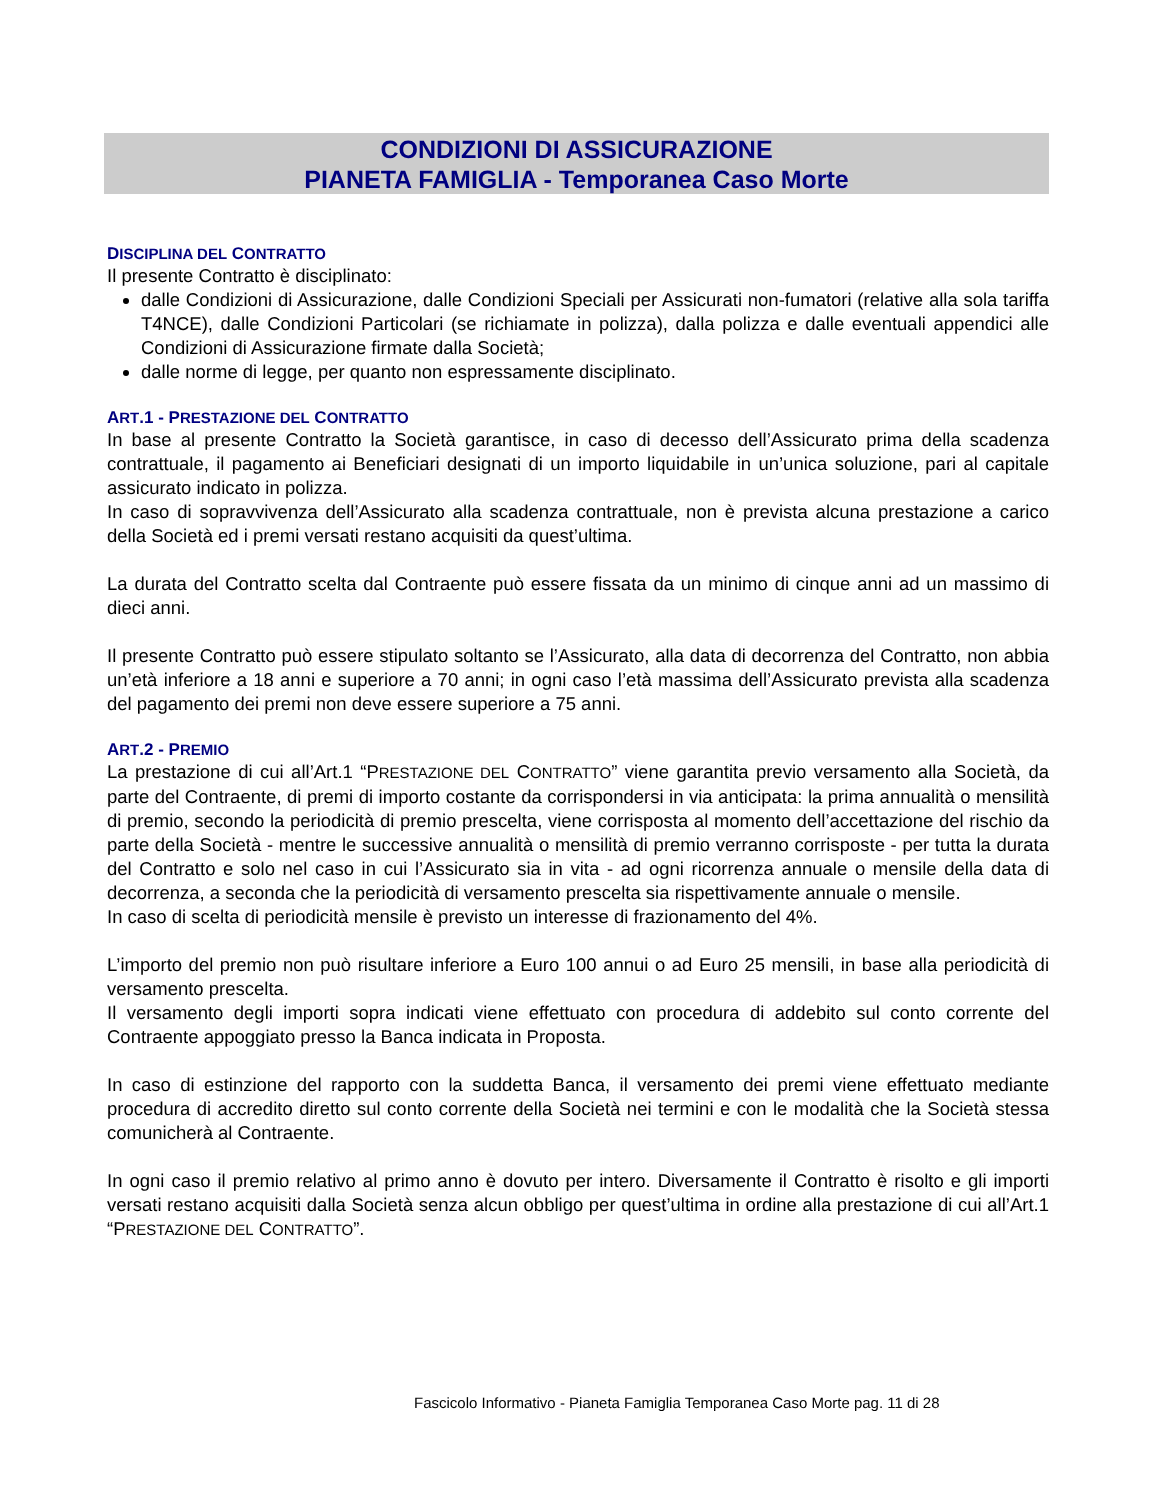CONDIZIONI DI ASSICURAZIONE
PIANETA FAMIGLIA - Temporanea Caso Morte
DISCIPLINA DEL CONTRATTO
Il presente Contratto è disciplinato:
dalle Condizioni di Assicurazione, dalle Condizioni Speciali per Assicurati non-fumatori (relative alla sola tariffa T4NCE), dalle Condizioni Particolari (se richiamate in polizza), dalla polizza e dalle eventuali appendici alle Condizioni di Assicurazione firmate dalla Società;
dalle norme di legge, per quanto non espressamente disciplinato.
ART.1 - PRESTAZIONE DEL CONTRATTO
In base al presente Contratto la Società garantisce, in caso di decesso dell’Assicurato prima della scadenza contrattuale, il pagamento ai Beneficiari designati di un importo liquidabile in un’unica soluzione, pari al capitale assicurato indicato in polizza.
In caso di sopravvivenza dell’Assicurato alla scadenza contrattuale, non è prevista alcuna prestazione a carico della Società ed i premi versati restano acquisiti da quest’ultima.
La durata del Contratto scelta dal Contraente può essere fissata da un minimo di cinque anni ad un massimo di dieci anni.
Il presente Contratto può essere stipulato soltanto se l’Assicurato, alla data di decorrenza del Contratto, non abbia un’età inferiore a 18 anni e superiore a 70 anni; in ogni caso l’età massima dell’Assicurato prevista alla scadenza del pagamento dei premi non deve essere superiore a 75 anni.
ART.2 - PREMIO
La prestazione di cui all’Art.1 “PRESTAZIONE DEL CONTRATTO” viene garantita previo versamento alla Società, da parte del Contraente, di premi di importo costante da corrispondersi in via anticipata: la prima annualità o mensilità di premio, secondo la periodicità di premio prescelta, viene corrisposta al momento dell’accettazione del rischio da parte della Società - mentre le successive annualità o mensilità di premio verranno corrisposte - per tutta la durata del Contratto e solo nel caso in cui l’Assicurato sia in vita - ad ogni ricorrenza annuale o mensile della data di decorrenza, a seconda che la periodicità di versamento prescelta sia rispettivamente annuale o mensile.
In caso di scelta di periodicità mensile è previsto un interesse di frazionamento del 4%.
L’importo del premio non può risultare inferiore a Euro 100 annui o ad Euro 25 mensili, in base alla periodicità di versamento prescelta.
Il versamento degli importi sopra indicati viene effettuato con procedura di addebito sul conto corrente del Contraente appoggiato presso la Banca indicata in Proposta.
In caso di estinzione del rapporto con la suddetta Banca, il versamento dei premi viene effettuato mediante procedura di accredito diretto sul conto corrente della Società nei termini e con le modalità che la Società stessa comunicherà al Contraente.
In ogni caso il premio relativo al primo anno è dovuto per intero. Diversamente il Contratto è risolto e gli importi versati restano acquisiti dalla Società senza alcun obbligo per quest’ultima in ordine alla prestazione di cui all’Art.1 “PRESTAZIONE DEL CONTRATTO”.
Fascicolo Informativo - Pianeta Famiglia Temporanea Caso Morte pag. 11 di 28